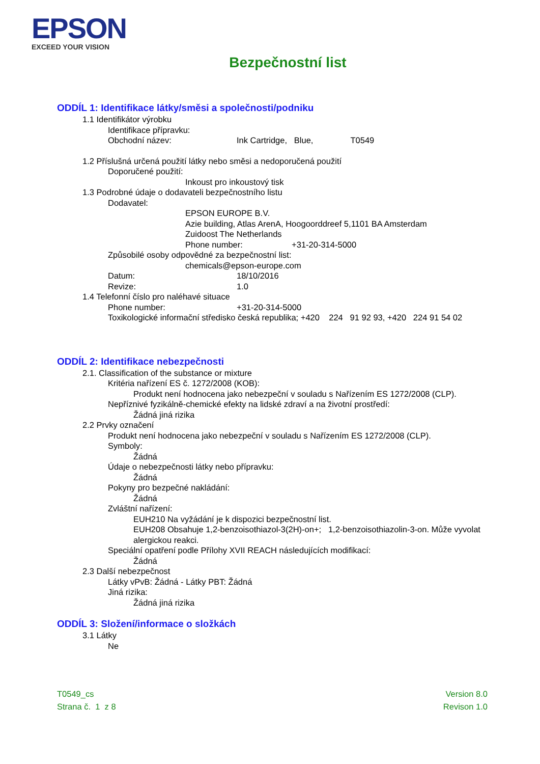EPSON
EXCEED YOUR VISION
Bezpečnostní list
ODDÍL 1: Identifikace látky/směsi a společnosti/podniku
1.1 Identifikátor výrobku
Identifikace přípravku:
Obchodní název: Ink Cartridge, Blue, T0549
1.2 Příslušná určená použití látky nebo směsi a nedoporučená použití
Doporučené použití:
Inkoust pro inkoustový tisk
1.3 Podrobné údaje o dodavateli bezpečnostního listu
Dodavatel:
EPSON EUROPE B.V.
Azie building, Atlas ArenA, Hoogoorddreef 5,1101 BA Amsterdam
Zuidoost The Netherlands
Phone number: +31-20-314-5000
Způsobilé osoby odpovědné za bezpečnostní list:
chemicals@epson-europe.com
Datum: 18/10/2016
Revize: 1.0
1.4 Telefonní číslo pro naléhavé situace
Phone number: +31-20-314-5000
Toxikologické informační středisko česká republika; +420 224 91 92 93, +420 224 91 54 02
ODDÍL 2: Identifikace nebezpečnosti
2.1. Classification of the substance or mixture
Kritéria nařízení ES č. 1272/2008 (KOB):
Produkt není hodnocena jako nebezpeční v souladu s Nařízením ES 1272/2008 (CLP).
Nepříznivé fyzikálně-chemické efekty na lidské zdraví a na životní prostředí:
Žádná jiná rizika
2.2 Prvky označení
Produkt není hodnocena jako nebezpeční v souladu s Nařízením ES 1272/2008 (CLP).
Symboly:
Žádná
Údaje o nebezpečnosti látky nebo přípravku:
Žádná
Pokyny pro bezpečné nakládání:
Žádná
Zvláštní nařízení:
EUH210 Na vyžádání je k dispozici bezpečnostní list.
EUH208 Obsahuje 1,2-benzoisothiazol-3(2H)-on+; 1,2-benzoisothiazolin-3-on. Může vyvolat alergickou reakci.
Speciální opatření podle Přílohy XVII REACH následujících modifikací:
Žádná
2.3 Další nebezpečnost
Látky vPvB: Žádná - Látky PBT: Žádná
Jiná rizika:
Žádná jiná rizika
ODDÍL 3: Složení/informace o složkách
3.1 Látky
Ne
T0549_cs
Strana č. 1 z 8
Version 8.0
Revison 1.0